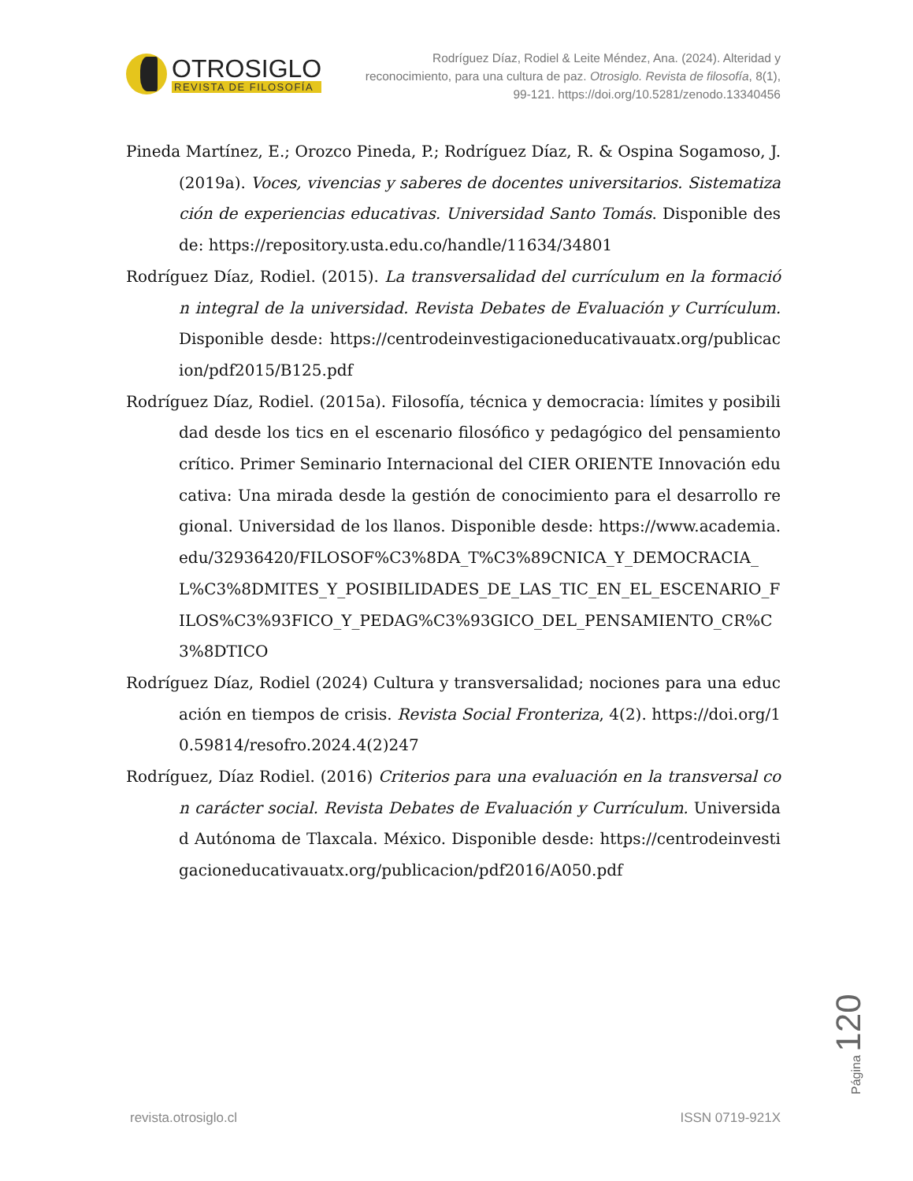OTROSIGLO
REVISTA DE FILOSOFÍA
Rodríguez Díaz, Rodiel & Leite Méndez, Ana. (2024). Alteridad y reconocimiento, para una cultura de paz. Otrosiglo. Revista de filosofía, 8(1), 99-121. https://doi.org/10.5281/zenodo.13340456
Pineda Martínez, E.; Orozco Pineda, P.; Rodríguez Díaz, R. & Ospina Sogamoso, J. (2019a). Voces, vivencias y saberes de docentes universitarios. Sistematización de experiencias educativas. Universidad Santo Tomás. Disponible desde: https://repository.usta.edu.co/handle/11634/34801
Rodríguez Díaz, Rodiel. (2015). La transversalidad del currículum en la formación integral de la universidad. Revista Debates de Evaluación y Currículum. Disponible desde: https://centrodeinvestigacioneducativauatx.org/publicacion/pdf2015/B125.pdf
Rodríguez Díaz, Rodiel. (2015a). Filosofía, técnica y democracia: límites y posibilidad desde los tics en el escenario filosófico y pedagógico del pensamiento crítico. Primer Seminario Internacional del CIER ORIENTE Innovación educativa: Una mirada desde la gestión de conocimiento para el desarrollo regional. Universidad de los llanos. Disponible desde: https://www.academia.edu/32936420/FILOSOF%C3%8DA_T%C3%89CNICA_Y_DEMOCRACIA_L%C3%8DMITES_Y_POSIBILIDADES_DE_LAS_TIC_EN_EL_ESCENARIO_FILOS%C3%93FICO_Y_PEDAG%C3%93GICO_DEL_PENSAMIENTO_CR%C3%8DTICO
Rodríguez Díaz, Rodiel (2024) Cultura y transversalidad; nociones para una educación en tiempos de crisis. Revista Social Fronteriza, 4(2). https://doi.org/10.59814/resofro.2024.4(2)247
Rodríguez, Díaz Rodiel. (2016) Criterios para una evaluación en la transversal con carácter social. Revista Debates de Evaluación y Currículum. Universidad Autónoma de Tlaxcala. México. Disponible desde: https://centrodeinvestigacioneducativauatx.org/publicacion/pdf2016/A050.pdf
revista.otrosiglo.cl ISSN 0719-921X
Página 120